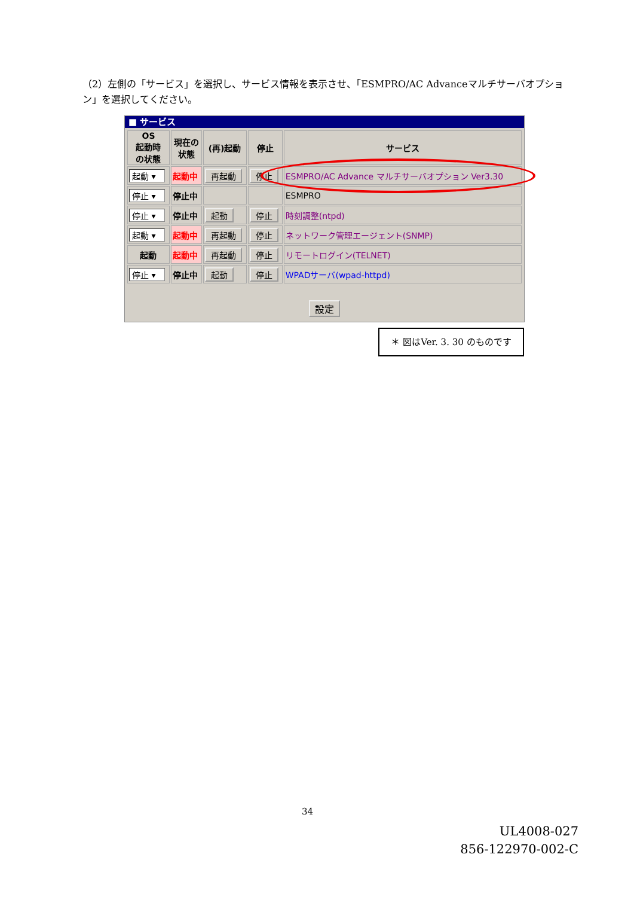（2）左側の「サービス」を選択し、サービス情報を表示させ、「ESMPRO/AC Advanceマルチサーバオプション」を選択してください。
■ サービス
| OS 起動時 の状態 | 現在の 状態 | (再)起動 | 停止 | サービス |
| --- | --- | --- | --- | --- |
| 起動 ▾ | 起動中 | 再起動 | 停止 | ESMPRO/AC Advance マルチサーバオプション Ver3.30 |
| 停止 ▾ | 停止中 | | | ESMPRO |
| 停止 ▾ | 停止中 | 起動 | 停止 | 時刻調整(ntpd) |
| 起動 ▾ | 起動中 | 再起動 | 停止 | ネットワーク管理エージェント(SNMP) |
| 起動 | 起動中 | 再起動 | 停止 | リモートログイン(TELNET) |
| 停止 ▾ | 停止中 | 起動 | 停止 | WPADサーバ(wpad-httpd) |
設定
＊ 図はVer. 3. 30 のものです
34
UL4008-027
856-122970-002-C